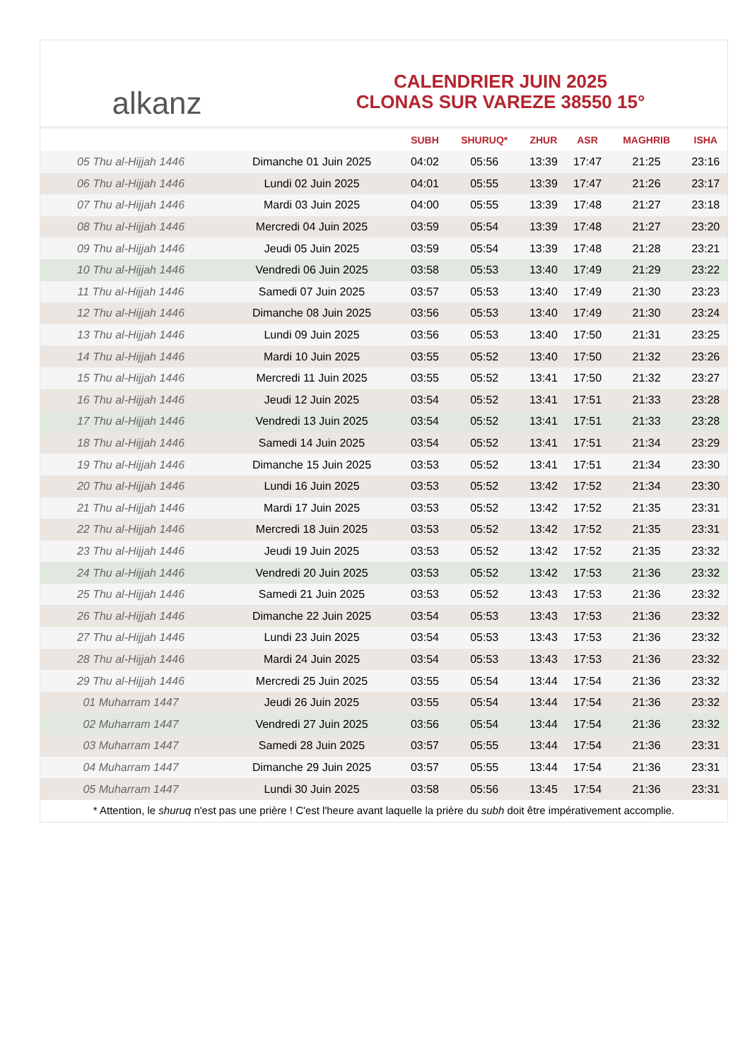alkanz
CALENDRIER JUIN 2025
CLONAS SUR VAREZE 38550 15°
| | | SUBH | SHURUQ* | ZHUR | ASR | MAGHRIB | ISHA |
| --- | --- | --- | --- | --- | --- | --- | --- |
| 05 Thu al-Hijjah 1446 | Dimanche 01 Juin 2025 | 04:02 | 05:56 | 13:39 | 17:47 | 21:25 | 23:16 |
| 06 Thu al-Hijjah 1446 | Lundi 02 Juin 2025 | 04:01 | 05:55 | 13:39 | 17:47 | 21:26 | 23:17 |
| 07 Thu al-Hijjah 1446 | Mardi 03 Juin 2025 | 04:00 | 05:55 | 13:39 | 17:48 | 21:27 | 23:18 |
| 08 Thu al-Hijjah 1446 | Mercredi 04 Juin 2025 | 03:59 | 05:54 | 13:39 | 17:48 | 21:27 | 23:20 |
| 09 Thu al-Hijjah 1446 | Jeudi 05 Juin 2025 | 03:59 | 05:54 | 13:39 | 17:48 | 21:28 | 23:21 |
| 10 Thu al-Hijjah 1446 | Vendredi 06 Juin 2025 | 03:58 | 05:53 | 13:40 | 17:49 | 21:29 | 23:22 |
| 11 Thu al-Hijjah 1446 | Samedi 07 Juin 2025 | 03:57 | 05:53 | 13:40 | 17:49 | 21:30 | 23:23 |
| 12 Thu al-Hijjah 1446 | Dimanche 08 Juin 2025 | 03:56 | 05:53 | 13:40 | 17:49 | 21:30 | 23:24 |
| 13 Thu al-Hijjah 1446 | Lundi 09 Juin 2025 | 03:56 | 05:53 | 13:40 | 17:50 | 21:31 | 23:25 |
| 14 Thu al-Hijjah 1446 | Mardi 10 Juin 2025 | 03:55 | 05:52 | 13:40 | 17:50 | 21:32 | 23:26 |
| 15 Thu al-Hijjah 1446 | Mercredi 11 Juin 2025 | 03:55 | 05:52 | 13:41 | 17:50 | 21:32 | 23:27 |
| 16 Thu al-Hijjah 1446 | Jeudi 12 Juin 2025 | 03:54 | 05:52 | 13:41 | 17:51 | 21:33 | 23:28 |
| 17 Thu al-Hijjah 1446 | Vendredi 13 Juin 2025 | 03:54 | 05:52 | 13:41 | 17:51 | 21:33 | 23:28 |
| 18 Thu al-Hijjah 1446 | Samedi 14 Juin 2025 | 03:54 | 05:52 | 13:41 | 17:51 | 21:34 | 23:29 |
| 19 Thu al-Hijjah 1446 | Dimanche 15 Juin 2025 | 03:53 | 05:52 | 13:41 | 17:51 | 21:34 | 23:30 |
| 20 Thu al-Hijjah 1446 | Lundi 16 Juin 2025 | 03:53 | 05:52 | 13:42 | 17:52 | 21:34 | 23:30 |
| 21 Thu al-Hijjah 1446 | Mardi 17 Juin 2025 | 03:53 | 05:52 | 13:42 | 17:52 | 21:35 | 23:31 |
| 22 Thu al-Hijjah 1446 | Mercredi 18 Juin 2025 | 03:53 | 05:52 | 13:42 | 17:52 | 21:35 | 23:31 |
| 23 Thu al-Hijjah 1446 | Jeudi 19 Juin 2025 | 03:53 | 05:52 | 13:42 | 17:52 | 21:35 | 23:32 |
| 24 Thu al-Hijjah 1446 | Vendredi 20 Juin 2025 | 03:53 | 05:52 | 13:42 | 17:53 | 21:36 | 23:32 |
| 25 Thu al-Hijjah 1446 | Samedi 21 Juin 2025 | 03:53 | 05:52 | 13:43 | 17:53 | 21:36 | 23:32 |
| 26 Thu al-Hijjah 1446 | Dimanche 22 Juin 2025 | 03:54 | 05:53 | 13:43 | 17:53 | 21:36 | 23:32 |
| 27 Thu al-Hijjah 1446 | Lundi 23 Juin 2025 | 03:54 | 05:53 | 13:43 | 17:53 | 21:36 | 23:32 |
| 28 Thu al-Hijjah 1446 | Mardi 24 Juin 2025 | 03:54 | 05:53 | 13:43 | 17:53 | 21:36 | 23:32 |
| 29 Thu al-Hijjah 1446 | Mercredi 25 Juin 2025 | 03:55 | 05:54 | 13:44 | 17:54 | 21:36 | 23:32 |
| 01 Muharram 1447 | Jeudi 26 Juin 2025 | 03:55 | 05:54 | 13:44 | 17:54 | 21:36 | 23:32 |
| 02 Muharram 1447 | Vendredi 27 Juin 2025 | 03:56 | 05:54 | 13:44 | 17:54 | 21:36 | 23:32 |
| 03 Muharram 1447 | Samedi 28 Juin 2025 | 03:57 | 05:55 | 13:44 | 17:54 | 21:36 | 23:31 |
| 04 Muharram 1447 | Dimanche 29 Juin 2025 | 03:57 | 05:55 | 13:44 | 17:54 | 21:36 | 23:31 |
| 05 Muharram 1447 | Lundi 30 Juin 2025 | 03:58 | 05:56 | 13:45 | 17:54 | 21:36 | 23:31 |
* Attention, le shuruq n'est pas une prière ! C'est l'heure avant laquelle la prière du subh doit être impérativement accomplie.